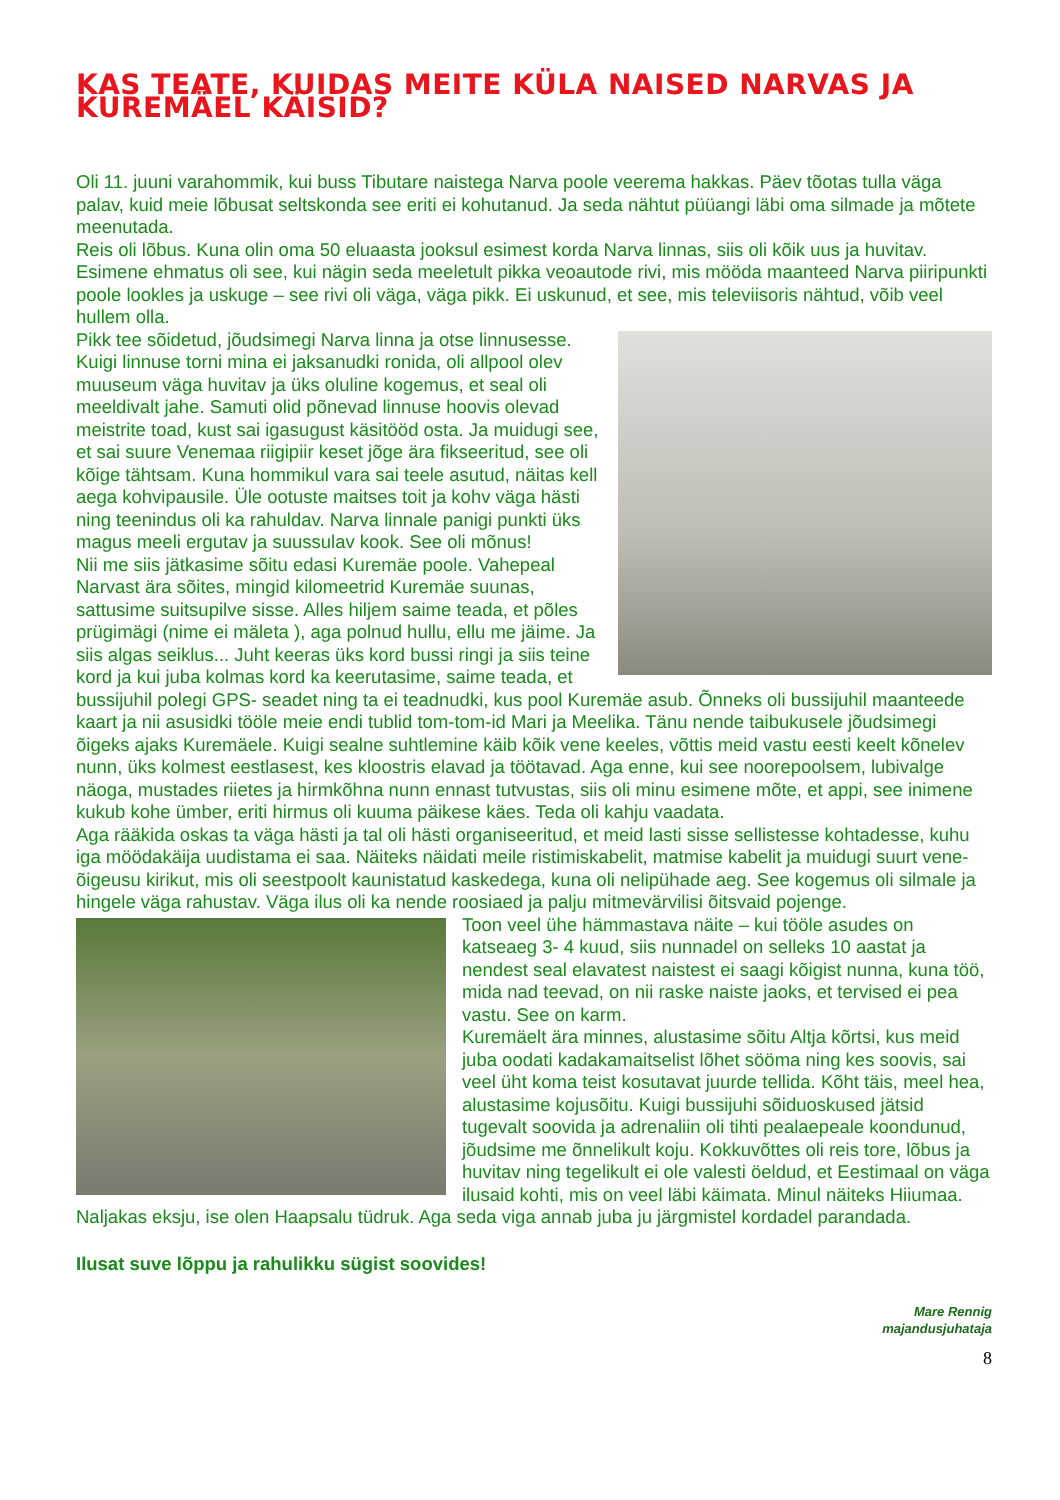KAS TEATE, KUIDAS MEITE KÜLA NAISED NARVAS JA KUREMÄEL KÄISID?
Oli 11. juuni varahommik, kui buss Tibutare naistega Narva poole veerema hakkas. Päev tõotas tulla väga palav, kuid meie lõbusat seltskonda see eriti ei kohutanud. Ja seda nähtut püüangi läbi oma silmade ja mõtete meenutada.
Reis oli lõbus. Kuna olin oma 50 eluaasta jooksul esimest korda Narva linnas, siis oli kõik uus ja huvitav. Esimene ehmatus oli see, kui nägin seda meeletult pikka veoautode rivi, mis mööda maanteed Narva piiripunkti poole lookles ja uskuge – see rivi oli väga, väga pikk. Ei uskunud, et see, mis televiisoris nähtud, võib veel hullem olla.
Pikk tee sõidetud, jõudsimegi Narva linna ja otse linnusesse. Kuigi linnuse torni mina ei jaksanudki ronida, oli allpool olev muuseum väga huvitav ja üks oluline kogemus, et seal oli meeldivalt jahe. Samuti olid põnevad linnuse hoovis olevad meistrite toad, kust sai igasugust käsitööd osta. Ja muidugi see, et sai suure Venemaa riigipiir keset jõge ära fikseeritud, see oli kõige tähtsam. Kuna hommikul vara sai teele asutud, näitas kell aega kohvipausile. Üle ootuste maitses toit ja kohv väga hästi ning teenindus oli ka rahuldav. Narva linnale panigi punkti üks magus meeli ergutav ja suussulav kook. See oli mõnus!
Nii me siis jätkasime sõitu edasi Kuremäe poole. Vahepeal Narvast ära sõites, mingid kilomeetrid Kuremäe suunas, sattusime suitsupilve sisse. Alles hiljem saime teada, et põles prügimägi (nime ei mäleta ), aga polnud hullu, ellu me jäime. Ja siis algas seiklus... Juht keeras üks kord bussi ringi ja siis teine kord ja kui juba kolmas kord ka keerutasime, saime teada, et bussijuhil polegi GPS- seadet ning ta ei teadnudki, kus pool Kuremäe asub. Õnneks oli bussijuhil maanteede kaart ja nii asusidki tööle meie endi tublid tom-tom-id Mari ja Meelika. Tänu nende taibukusele jõudsimegi õigeks ajaks Kuremäele. Kuigi sealne suhtlemine käib kõik vene keeles, võttis meid vastu eesti keelt kõnelev nunn, üks kolmest eestlasest, kes kloostris elavad ja töötavad. Aga enne, kui see noorepoolsem, lubivalge näoga, mustades riietes ja hirmkõhna nunn ennast tutvustas, siis oli minu esimene mõte, et appi, see inimene kukub kohe ümber, eriti hirmus oli kuuma päikese käes. Teda oli kahju vaadata.
Aga rääkida oskas ta väga hästi ja tal oli hästi organiseeritud, et meid lasti sisse sellistesse kohtadesse, kuhu iga möödakäija uudistama ei saa. Näiteks näidati meile ristimiskabelit, matmise kabelit ja muidugi suurt vene-õigeusu kirikut, mis oli seestpoolt kaunistatud kaskedega, kuna oli nelipühade aeg. See kogemus oli silmale ja hingele väga rahustav. Väga ilus oli ka nende roosiaed ja palju mitmevärvilisi õitsvaid pojenge.
Toon veel ühe hämmastava näite – kui tööle asudes on katseaeg 3- 4 kuud, siis nunnadel on selleks 10 aastat ja nendest seal elavatest naistest ei saagi kõigist nunna, kuna töö, mida nad teevad, on nii raske naiste jaoks, et tervised ei pea vastu. See on karm.
Kuremäelt ära minnes, alustasime sõitu Altja kõrtsi, kus meid juba oodati kadakamaitselist lõhet sööma ning kes soovis, sai veel üht koma teist kosutavat juurde tellida. Kõht täis, meel hea, alustasime kojusõitu. Kuigi bussijuhi sõiduoskused jätsid tugevalt soovida ja adrenaliin oli tihti pealaepeale koondunud, jõudsime me õnnelikult koju. Kokkuvõttes oli reis tore, lõbus ja huvitav ning tegelikult ei ole valesti öeldud, et Eestimaal on väga ilusaid kohti, mis on veel läbi käimata. Minul näiteks Hiiumaa. Naljakas eksju, ise olen Haapsalu tüdruk. Aga seda viga annab juba ju järgmistel kordadel parandada.
Ilusat suve lõppu ja rahulikku sügist soovides!
Mare Rennig
majandusjuhataja
8